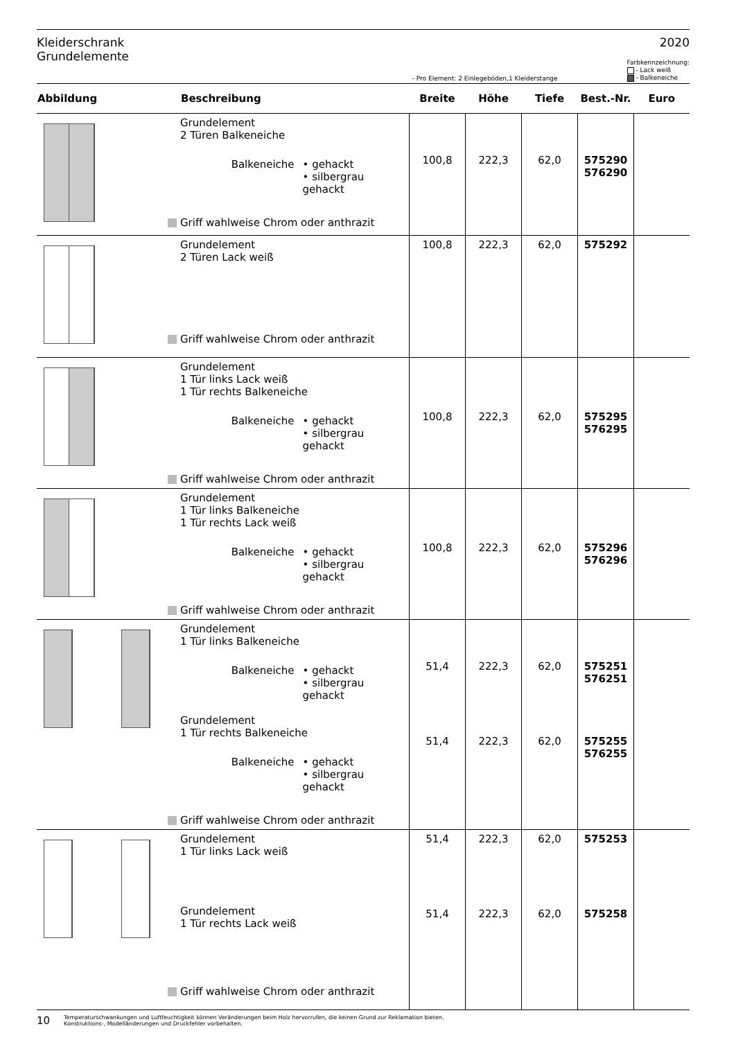Kleiderschrank
Grundelemente
2020
- Pro Element: 2 Einlegeböden,1 Kleiderstange
Farbkennzeichnung:
- Lack weiß
- Balkeneiche
| Abbildung | Beschreibung | Breite | Höhe | Tiefe | Best.-Nr. | Euro |
| --- | --- | --- | --- | --- | --- | --- |
| | Grundelement 2 Türen Balkeneiche Balkeneiche • gehackt • silbergrau gehackt Griff wahlweise Chrom oder anthrazit | 100,8 | 222,3 | 62,0 | 575290 576290 | |
| | Grundelement 2 Türen Lack weiß Griff wahlweise Chrom oder anthrazit | 100,8 | 222,3 | 62,0 | 575292 | |
| | Grundelement 1 Tür links Lack weiß 1 Tür rechts Balkeneiche Balkeneiche • gehackt • silbergrau gehackt Griff wahlweise Chrom oder anthrazit | 100,8 | 222,3 | 62,0 | 575295 576295 | |
| | Grundelement 1 Tür links Balkeneiche 1 Tür rechts Lack weiß Balkeneiche • gehackt • silbergrau gehackt Griff wahlweise Chrom oder anthrazit | 100,8 | 222,3 | 62,0 | 575296 576296 | |
| | Grundelement 1 Tür links Balkeneiche Balkeneiche • gehackt • silbergrau gehackt Grundelement 1 Tür rechts Balkeneiche Balkeneiche • gehackt • silbergrau gehackt Griff wahlweise Chrom oder anthrazit | 51,4 51,4 | 222,3 222,3 | 62,0 62,0 | 575251 576251 575255 576255 | |
| | Grundelement 1 Tür links Lack weiß Grundelement 1 Tür rechts Lack weiß Griff wahlweise Chrom oder anthrazit | 51,4 51,4 | 222,3 222,3 | 62,0 62,0 | 575253 575258 | |
10 Temperaturschwankungen und Luftfeuchtigkeit können Veränderungen beim Holz hervorrufen, die keinen Grund zur Reklamation bieten.
Konstruktions-, Modelländerungen und Druckfehler vorbehalten.